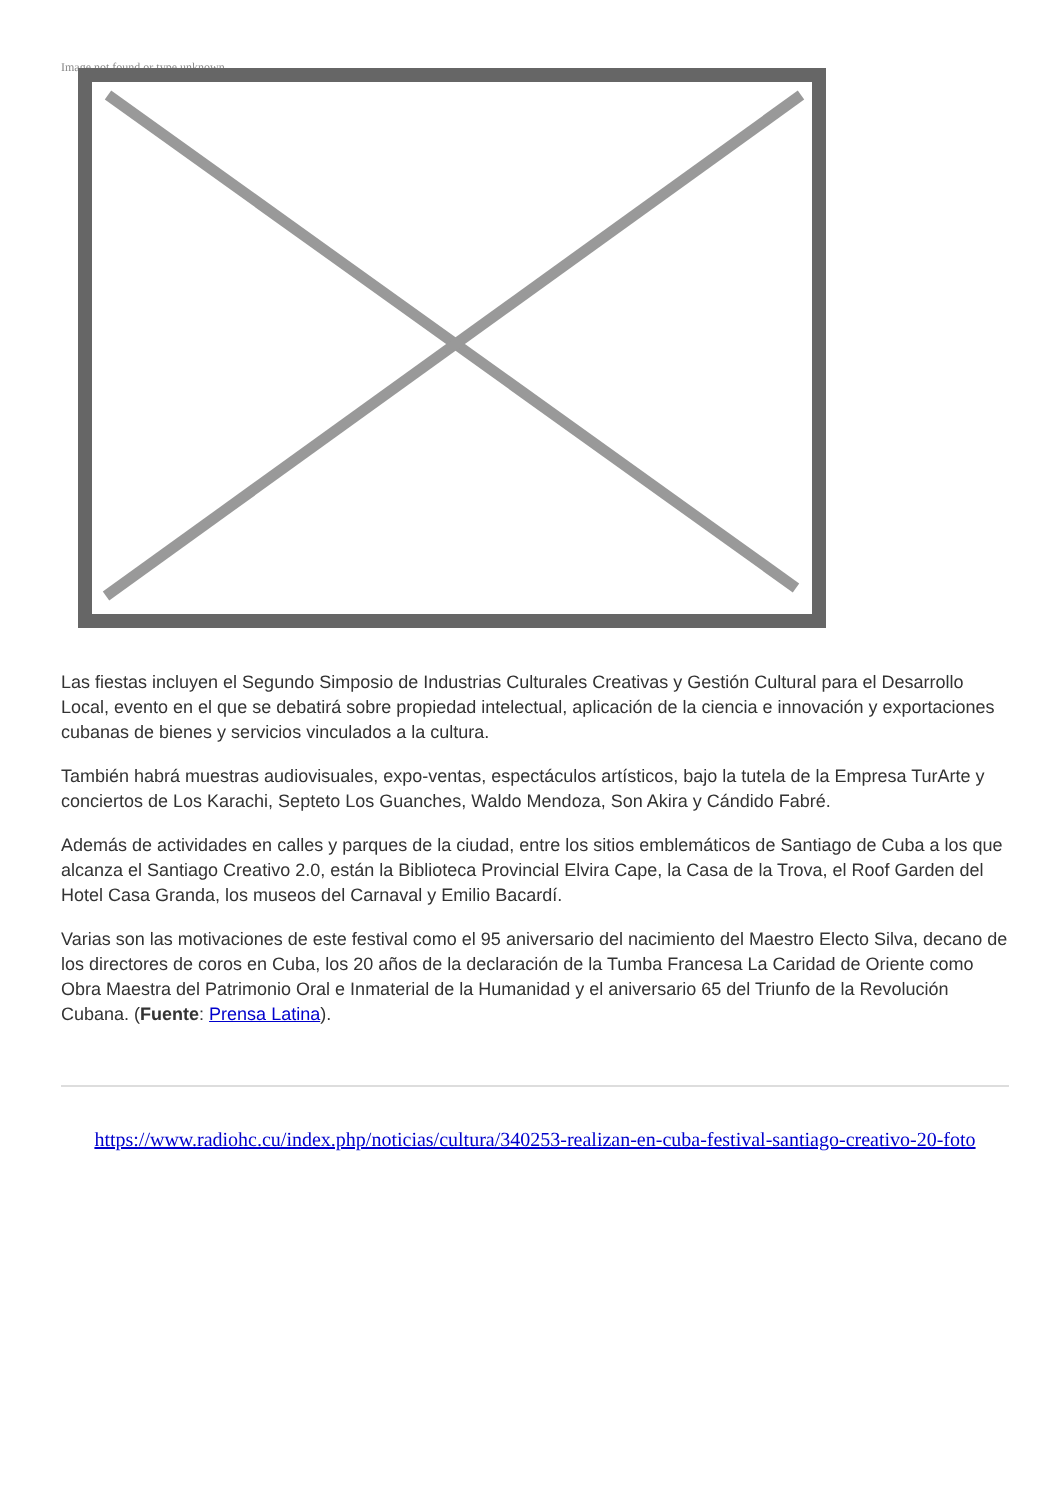Image not found or type unknown
Las fiestas incluyen el Segundo Simposio de Industrias Culturales Creativas y Gestión Cultural para el Desarrollo Local, evento en el que se debatirá sobre propiedad intelectual, aplicación de la ciencia e innovación y exportaciones cubanas de bienes y servicios vinculados a la cultura.
También habrá muestras audiovisuales, expo-ventas, espectáculos artísticos, bajo la tutela de la Empresa TurArte y conciertos de Los Karachi, Septeto Los Guanches, Waldo Mendoza, Son Akira y Cándido Fabré.
Además de actividades en calles y parques de la ciudad, entre los sitios emblemáticos de Santiago de Cuba a los que alcanza el Santiago Creativo 2.0, están la Biblioteca Provincial Elvira Cape, la Casa de la Trova, el Roof Garden del Hotel Casa Granda, los museos del Carnaval y Emilio Bacardí.
Varias son las motivaciones de este festival como el 95 aniversario del nacimiento del Maestro Electo Silva, decano de los directores de coros en Cuba, los 20 años de la declaración de la Tumba Francesa La Caridad de Oriente como Obra Maestra del Patrimonio Oral e Inmaterial de la Humanidad y el aniversario 65 del Triunfo de la Revolución Cubana. (Fuente: Prensa Latina).
https://www.radiohc.cu/index.php/noticias/cultura/340253-realizan-en-cuba-festival-santiago-creativo-20-foto